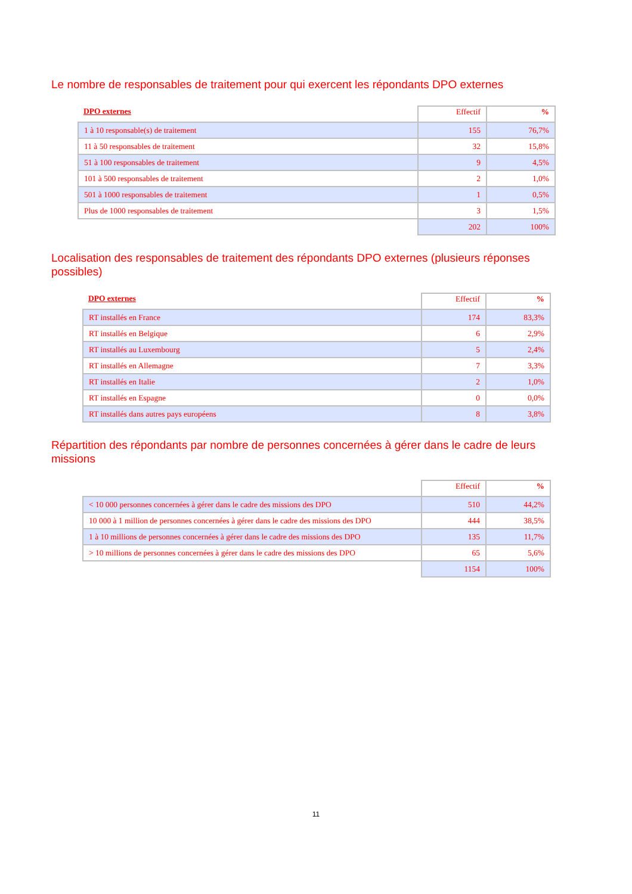Le nombre de responsables de traitement pour qui exercent les répondants DPO externes
| DPO externes | Effectif | % |
| --- | --- | --- |
| 1 à 10 responsable(s) de traitement | 155 | 76,7% |
| 11 à 50 responsables de traitement | 32 | 15,8% |
| 51 à 100 responsables de traitement | 9 | 4,5% |
| 101 à 500 responsables de traitement | 2 | 1,0% |
| 501 à 1000 responsables de traitement | 1 | 0,5% |
| Plus de 1000 responsables de traitement | 3 | 1,5% |
| | 202 | 100% |
Localisation des responsables de traitement des répondants DPO externes (plusieurs réponses possibles)
| DPO externes | Effectif | % |
| --- | --- | --- |
| RT installés en France | 174 | 83,3% |
| RT installés en Belgique | 6 | 2,9% |
| RT installés au Luxembourg | 5 | 2,4% |
| RT installés en Allemagne | 7 | 3,3% |
| RT installés en Italie | 2 | 1,0% |
| RT installés en Espagne | 0 | 0,0% |
| RT installés dans autres pays européens | 8 | 3,8% |
Répartition des répondants par nombre de personnes concernées à gérer dans le cadre de leurs missions
| | Effectif | % |
| --- | --- | --- |
| < 10 000 personnes concernées à gérer dans le cadre des missions des DPO | 510 | 44,2% |
| 10 000 à 1 million de personnes concernées à gérer dans le cadre des missions des DPO | 444 | 38,5% |
| 1 à 10 millions de personnes concernées à gérer dans le cadre des missions des DPO | 135 | 11,7% |
| > 10 millions de personnes concernées à gérer dans le cadre des missions des DPO | 65 | 5,6% |
| | 1154 | 100% |
11